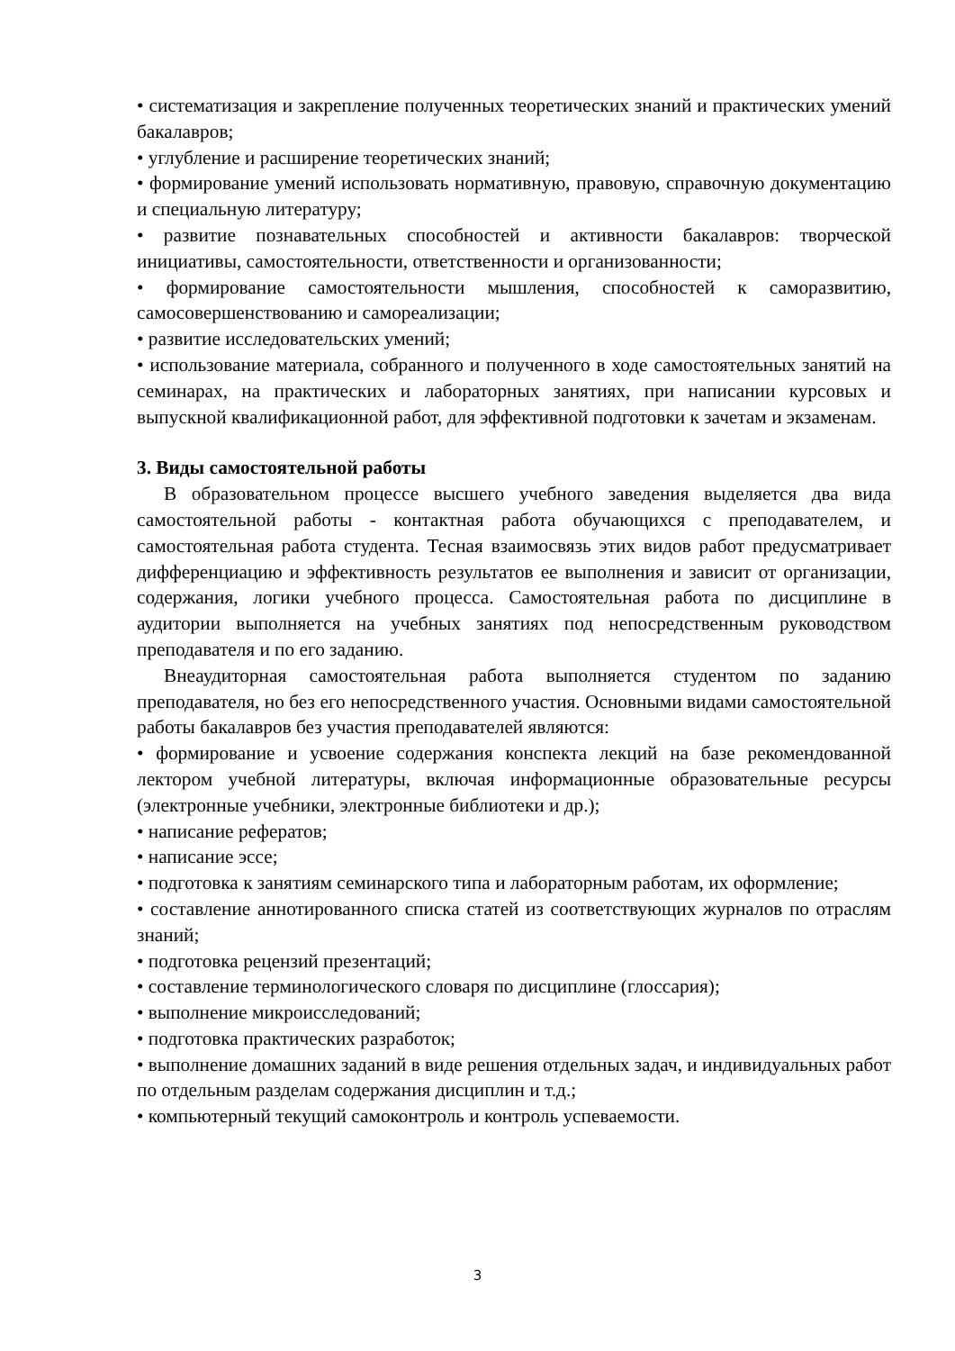• систематизация и закрепление полученных теоретических знаний и практических умений бакалавров;
• углубление и расширение теоретических знаний;
• формирование умений использовать нормативную, правовую, справочную документацию и специальную литературу;
• развитие познавательных способностей и активности бакалавров: творческой инициативы, самостоятельности, ответственности и организованности;
• формирование самостоятельности мышления, способностей к саморазвитию, самосовершенствованию и самореализации;
• развитие исследовательских умений;
• использование материала, собранного и полученного в ходе самостоятельных занятий на семинарах, на практических и лабораторных занятиях, при написании курсовых и выпускной квалификационной работ, для эффективной подготовки к зачетам и экзаменам.
3. Виды самостоятельной работы
В образовательном процессе высшего учебного заведения выделяется два вида самостоятельной работы - контактная работа обучающихся с преподавателем, и самостоятельная работа студента. Тесная взаимосвязь этих видов работ предусматривает дифференциацию и эффективность результатов ее выполнения и зависит от организации, содержания, логики учебного процесса. Самостоятельная работа по дисциплине в аудитории выполняется на учебных занятиях под непосредственным руководством преподавателя и по его заданию.
Внеаудиторная самостоятельная работа выполняется студентом по заданию преподавателя, но без его непосредственного участия. Основными видами самостоятельной работы бакалавров без участия преподавателей являются:
• формирование и усвоение содержания конспекта лекций на базе рекомендованной лектором учебной литературы, включая информационные образовательные ресурсы (электронные учебники, электронные библиотеки и др.);
• написание рефератов;
• написание эссе;
• подготовка к занятиям семинарского типа и лабораторным работам, их оформление;
• составление аннотированного списка статей из соответствующих журналов по отраслям знаний;
• подготовка рецензий презентаций;
• составление терминологического словаря по дисциплине (глоссария);
• выполнение микроисследований;
• подготовка практических разработок;
• выполнение домашних заданий в виде решения отдельных задач, и индивидуальных работ по отдельным разделам содержания дисциплин и т.д.;
• компьютерный текущий самоконтроль и контроль успеваемости.
3